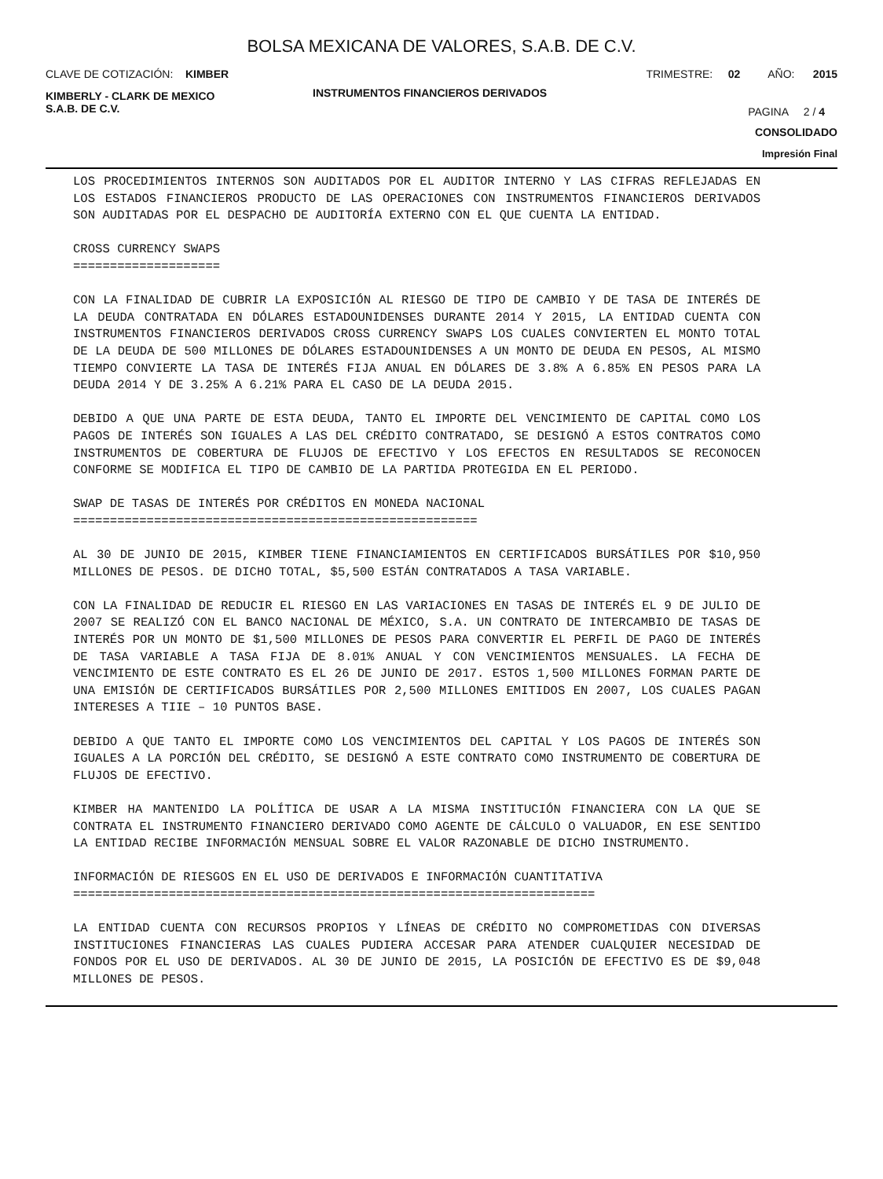BOLSA MEXICANA DE VALORES, S.A.B. DE C.V.
CLAVE DE COTIZACIÓN: KIMBER TRIMESTRE: 02 AÑO: 2015
KIMBERLY - CLARK DE MEXICO
S.A.B. DE C.V. INSTRUMENTOS FINANCIEROS DERIVADOS PAGINA 2 / 4
CONSOLIDADO
Impresión Final
LOS PROCEDIMIENTOS INTERNOS SON AUDITADOS POR EL AUDITOR INTERNO Y LAS CIFRAS REFLEJADAS EN LOS ESTADOS FINANCIEROS PRODUCTO DE LAS OPERACIONES CON INSTRUMENTOS FINANCIEROS DERIVADOS SON AUDITADAS POR EL DESPACHO DE AUDITORÍA EXTERNO CON EL QUE CUENTA LA ENTIDAD.
CROSS CURRENCY SWAPS
====================
CON LA FINALIDAD DE CUBRIR LA EXPOSICIÓN AL RIESGO DE TIPO DE CAMBIO Y DE TASA DE INTERÉS DE LA DEUDA CONTRATADA EN DÓLARES ESTADOUNIDENSES DURANTE 2014 Y 2015, LA ENTIDAD CUENTA CON INSTRUMENTOS FINANCIEROS DERIVADOS CROSS CURRENCY SWAPS LOS CUALES CONVIERTEN EL MONTO TOTAL DE LA DEUDA DE 500 MILLONES DE DÓLARES ESTADOUNIDENSES A UN MONTO DE DEUDA EN PESOS, AL MISMO TIEMPO CONVIERTE LA TASA DE INTERÉS FIJA ANUAL EN DÓLARES DE 3.8% A 6.85% EN PESOS PARA LA DEUDA 2014 Y DE 3.25% A 6.21% PARA EL CASO DE LA DEUDA 2015.
DEBIDO A QUE UNA PARTE DE ESTA DEUDA, TANTO EL IMPORTE DEL VENCIMIENTO DE CAPITAL COMO LOS PAGOS DE INTERÉS SON IGUALES A LAS DEL CRÉDITO CONTRATADO, SE DESIGNÓ A ESTOS CONTRATOS COMO INSTRUMENTOS DE COBERTURA DE FLUJOS DE EFECTIVO Y LOS EFECTOS EN RESULTADOS SE RECONOCEN CONFORME SE MODIFICA EL TIPO DE CAMBIO DE LA PARTIDA PROTEGIDA EN EL PERIODO.
SWAP DE TASAS DE INTERÉS POR CRÉDITOS EN MONEDA NACIONAL
=======================================================
AL 30 DE JUNIO DE 2015, KIMBER TIENE FINANCIAMIENTOS EN CERTIFICADOS BURSÁTILES POR $10,950 MILLONES DE PESOS. DE DICHO TOTAL, $5,500 ESTÁN CONTRATADOS A TASA VARIABLE.
CON LA FINALIDAD DE REDUCIR EL RIESGO EN LAS VARIACIONES EN TASAS DE INTERÉS EL 9 DE JULIO DE 2007 SE REALIZÓ CON EL BANCO NACIONAL DE MÉXICO, S.A. UN CONTRATO DE INTERCAMBIO DE TASAS DE INTERÉS POR UN MONTO DE $1,500 MILLONES DE PESOS PARA CONVERTIR EL PERFIL DE PAGO DE INTERÉS DE TASA VARIABLE A TASA FIJA DE 8.01% ANUAL Y CON VENCIMIENTOS MENSUALES. LA FECHA DE VENCIMIENTO DE ESTE CONTRATO ES EL 26 DE JUNIO DE 2017. ESTOS 1,500 MILLONES FORMAN PARTE DE UNA EMISIÓN DE CERTIFICADOS BURSÁTILES POR 2,500 MILLONES EMITIDOS EN 2007, LOS CUALES PAGAN INTERESES A TIIE – 10 PUNTOS BASE.
DEBIDO A QUE TANTO EL IMPORTE COMO LOS VENCIMIENTOS DEL CAPITAL Y LOS PAGOS DE INTERÉS SON IGUALES A LA PORCIÓN DEL CRÉDITO, SE DESIGNÓ A ESTE CONTRATO COMO INSTRUMENTO DE COBERTURA DE FLUJOS DE EFECTIVO.
KIMBER HA MANTENIDO LA POLÍTICA DE USAR A LA MISMA INSTITUCIÓN FINANCIERA CON LA QUE SE CONTRATA EL INSTRUMENTO FINANCIERO DERIVADO COMO AGENTE DE CÁLCULO O VALUADOR, EN ESE SENTIDO LA ENTIDAD RECIBE INFORMACIÓN MENSUAL SOBRE EL VALOR RAZONABLE DE DICHO INSTRUMENTO.
INFORMACIÓN DE RIESGOS EN EL USO DE DERIVADOS E INFORMACIÓN CUANTITATIVA
=======================================================================
LA ENTIDAD CUENTA CON RECURSOS PROPIOS Y LÍNEAS DE CRÉDITO NO COMPROMETIDAS CON DIVERSAS INSTITUCIONES FINANCIERAS LAS CUALES PUDIERA ACCESAR PARA ATENDER CUALQUIER NECESIDAD DE FONDOS POR EL USO DE DERIVADOS. AL 30 DE JUNIO DE 2015, LA POSICIÓN DE EFECTIVO ES DE $9,048 MILLONES DE PESOS.